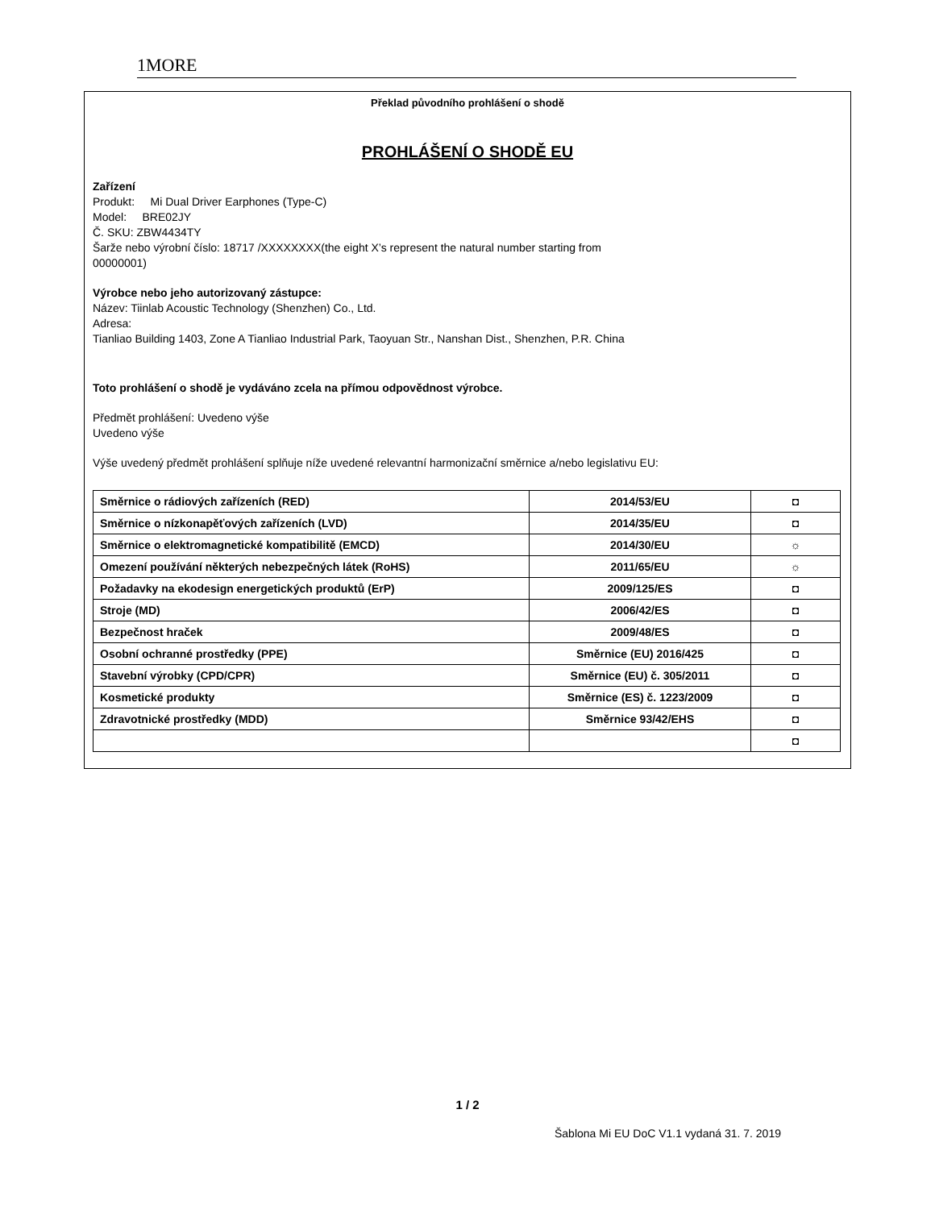1MORE
Překlad původního prohlášení o shodě
PROHLÁŠENÍ O SHODĚ EU
Zařízení
Produkt: Mi Dual Driver Earphones (Type-C)
Model: BRE02JY
Č. SKU: ZBW4434TY
Šarže nebo výrobní číslo: 18717 /XXXXXXXX(the eight X’s represent the natural number starting from
00000001)
Výrobce nebo jeho autorizovaný zástupce:
Název: Tiinlab Acoustic Technology (Shenzhen) Co., Ltd.
Adresa:
Tianliao Building 1403, Zone A Tianliao Industrial Park, Taoyuan Str., Nanshan Dist., Shenzhen, P.R. China
Toto prohlášení o shodě je vydáváno zcela na přímou odpovědnost výrobce.
Předmět prohlášení: Uvedeno výše
Uvedeno výše
Výše uvedený předmět prohlášení splňuje níže uvedené relevantní harmonizační směrnice a/nebo legislativu EU:
| Směrnice o rádiových zařízeních (RED) | 2014/53/EU | ◘ |
| Směrnice o nízkonapěťových zařízeních (LVD) | 2014/35/EU | ◘ |
| Směrnice o elektromagnetické kompatibilitě (EMCD) | 2014/30/EU | ☼ |
| Omezení používání některých nebezpečných látek (RoHS) | 2011/65/EU | ☼ |
| Požadavky na ekodesign energetických produktů (ErP) | 2009/125/ES | ◘ |
| Stroje (MD) | 2006/42/ES | ◘ |
| Bezpečnost hraček | 2009/48/ES | ◘ |
| Osobní ochranné prostředky (PPE) | Směrnice (EU) 2016/425 | ◘ |
| Stavební výrobky (CPD/CPR) | Směrnice (EU) č. 305/2011 | ◘ |
| Kosmetické produkty | Směrnice (ES) č. 1223/2009 | ◘ |
| Zdravotnické prostředky (MDD) | Směrnice 93/42/EHS | ◘ |
| | | ◘ |
1 / 2
Šablona Mi EU DoC V1.1 vydaná 31. 7. 2019